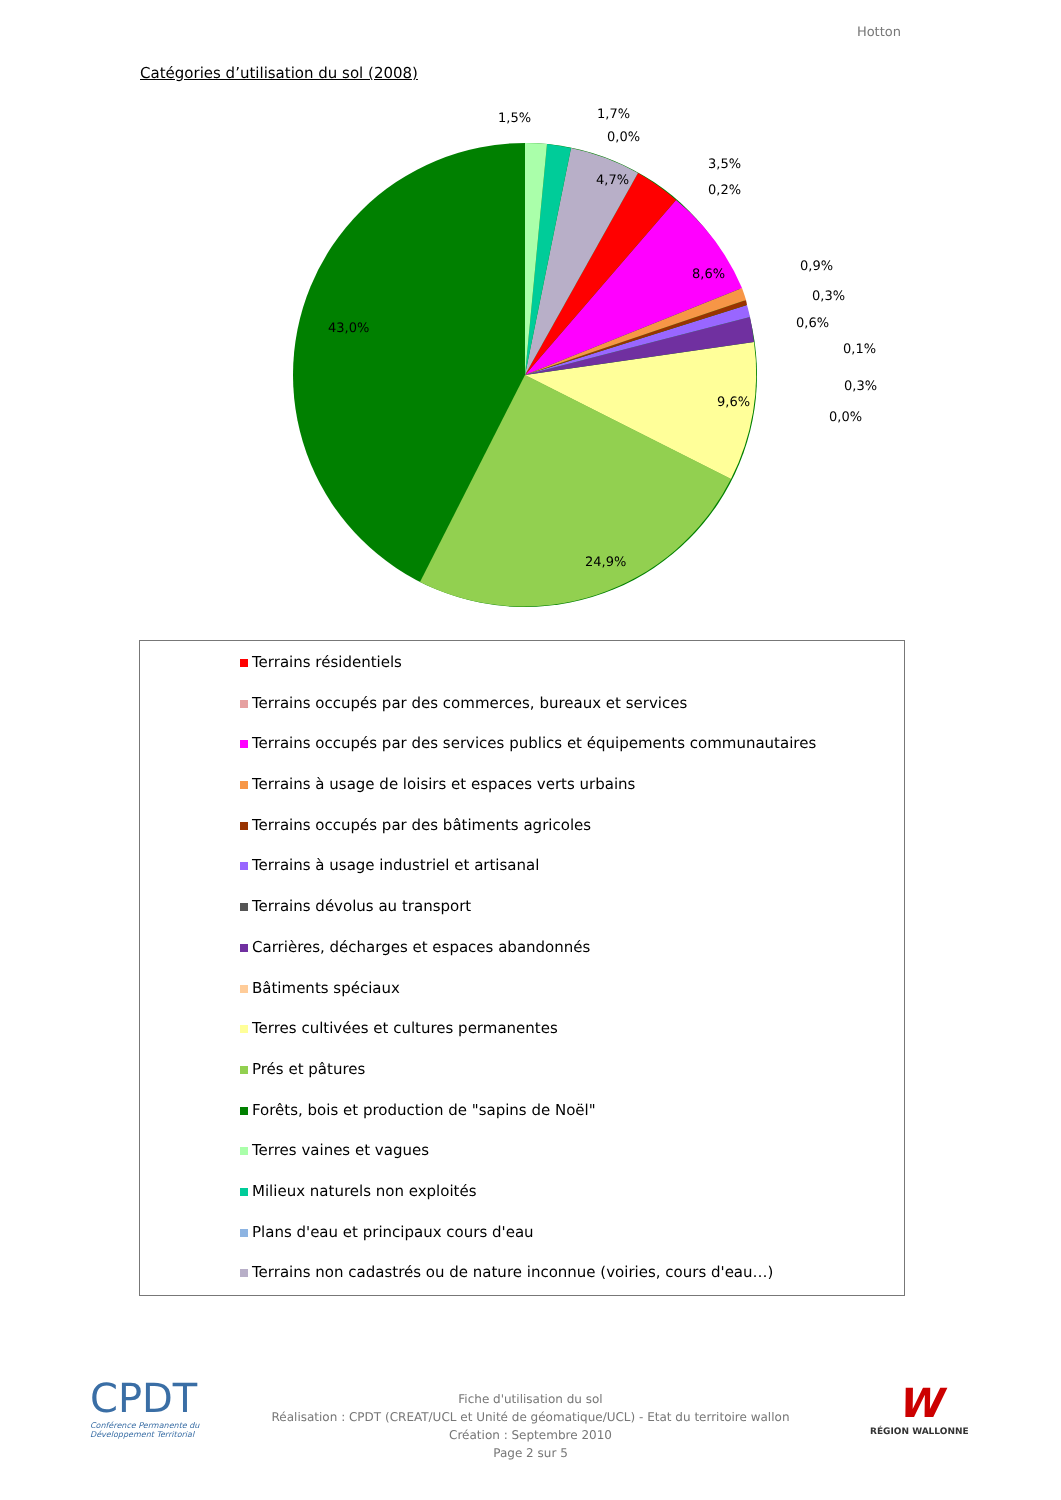Hotton
Catégories d’utilisation du sol (2008)
43,0%
24,9%
9,6%
8,6%
4,7%
1,5%
1,7%
0,0%
3,5%
0,2%
0,9%
0,3%
0,6%
0,1%
0,3%
0,0%
Terrains résidentiels
Terrains occupés par des commerces, bureaux et services
Terrains occupés par des services publics et équipements communautaires
Terrains à usage de loisirs et espaces verts urbains
Terrains occupés par des bâtiments agricoles
Terrains à usage industriel et artisanal
Terrains dévolus au transport
Carrières, décharges et espaces abandonnés
Bâtiments spéciaux
Terres cultivées et cultures permanentes
Prés et pâtures
Forêts, bois et production de "sapins de Noël"
Terres vaines et vagues
Milieux naturels non exploités
Plans d'eau et principaux cours d'eau
Terrains non cadastrés ou de nature inconnue (voiries, cours d'eau…)
CPDT
Conférence Permanente du Développement Territorial
Fiche d'utilisation du sol
Réalisation : CPDT (CREAT/UCL et Unité de géomatique/UCL) - Etat du territoire wallon
Création : Septembre 2010
Page 2 sur 5
W
RÉGION WALLONNE